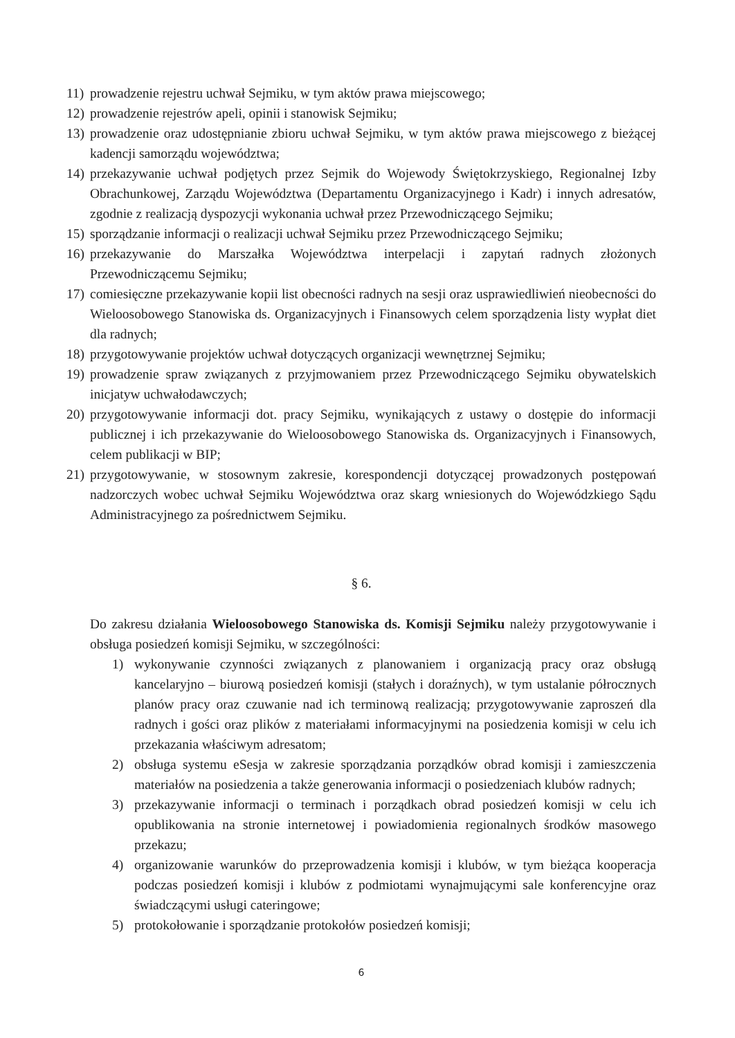11) prowadzenie rejestru uchwał Sejmiku, w tym aktów prawa miejscowego;
12) prowadzenie rejestrów apeli, opinii i stanowisk Sejmiku;
13) prowadzenie oraz udostępnianie zbioru uchwał Sejmiku, w tym aktów prawa miejscowego z bieżącej kadencji samorządu województwa;
14) przekazywanie uchwał podjętych przez Sejmik do Wojewody Świętokrzyskiego, Regionalnej Izby Obrachunkowej, Zarządu Województwa (Departamentu Organizacyjnego i Kadr) i innych adresatów, zgodnie z realizacją dyspozycji wykonania uchwał przez Przewodniczącego Sejmiku;
15) sporządzanie informacji o realizacji uchwał Sejmiku przez Przewodniczącego Sejmiku;
16) przekazywanie do Marszałka Województwa interpelacji i zapytań radnych złożonych Przewodniczącemu Sejmiku;
17) comiesięczne przekazywanie kopii list obecności radnych na sesji oraz usprawiedliwień nieobecności do Wieloosobowego Stanowiska ds. Organizacyjnych i Finansowych celem sporządzenia listy wypłat diet dla radnych;
18) przygotowywanie projektów uchwał dotyczących organizacji wewnętrznej Sejmiku;
19) prowadzenie spraw związanych z przyjmowaniem przez Przewodniczącego Sejmiku obywatelskich inicjatyw uchwałodawczych;
20) przygotowywanie informacji dot. pracy Sejmiku, wynikających z ustawy o dostępie do informacji publicznej i ich przekazywanie do Wieloosobowego Stanowiska ds. Organizacyjnych i Finansowych, celem publikacji w BIP;
21) przygotowywanie, w stosownym zakresie, korespondencji dotyczącej prowadzonych postępowań nadzorczych wobec uchwał Sejmiku Województwa oraz skarg wniesionych do Wojewódzkiego Sądu Administracyjnego za pośrednictwem Sejmiku.
§ 6.
Do zakresu działania Wieloosobowego Stanowiska ds. Komisji Sejmiku należy przygotowywanie i obsługa posiedzeń komisji Sejmiku, w szczególności:
1) wykonywanie czynności związanych z planowaniem i organizacją pracy oraz obsługą kancelaryjno – biurową posiedzeń komisji (stałych i doraźnych), w tym ustalanie półrocznych planów pracy oraz czuwanie nad ich terminową realizacją; przygotowywanie zaproszeń dla radnych i gości oraz plików z materiałami informacyjnymi na posiedzenia komisji w celu ich przekazania właściwym adresatom;
2) obsługa systemu eSesja w zakresie sporządzania porządków obrad komisji i zamieszczenia materiałów na posiedzenia a także generowania informacji o posiedzeniach klubów radnych;
3) przekazywanie informacji o terminach i porządkach obrad posiedzeń komisji w celu ich opublikowania na stronie internetowej i powiadomienia regionalnych środków masowego przekazu;
4) organizowanie warunków do przeprowadzenia komisji i klubów, w tym bieżąca kooperacja podczas posiedzeń komisji i klubów z podmiotami wynajmującymi sale konferencyjne oraz świadczącymi usługi cateringowe;
5) protokołowanie i sporządzanie protokołów posiedzeń komisji;
6